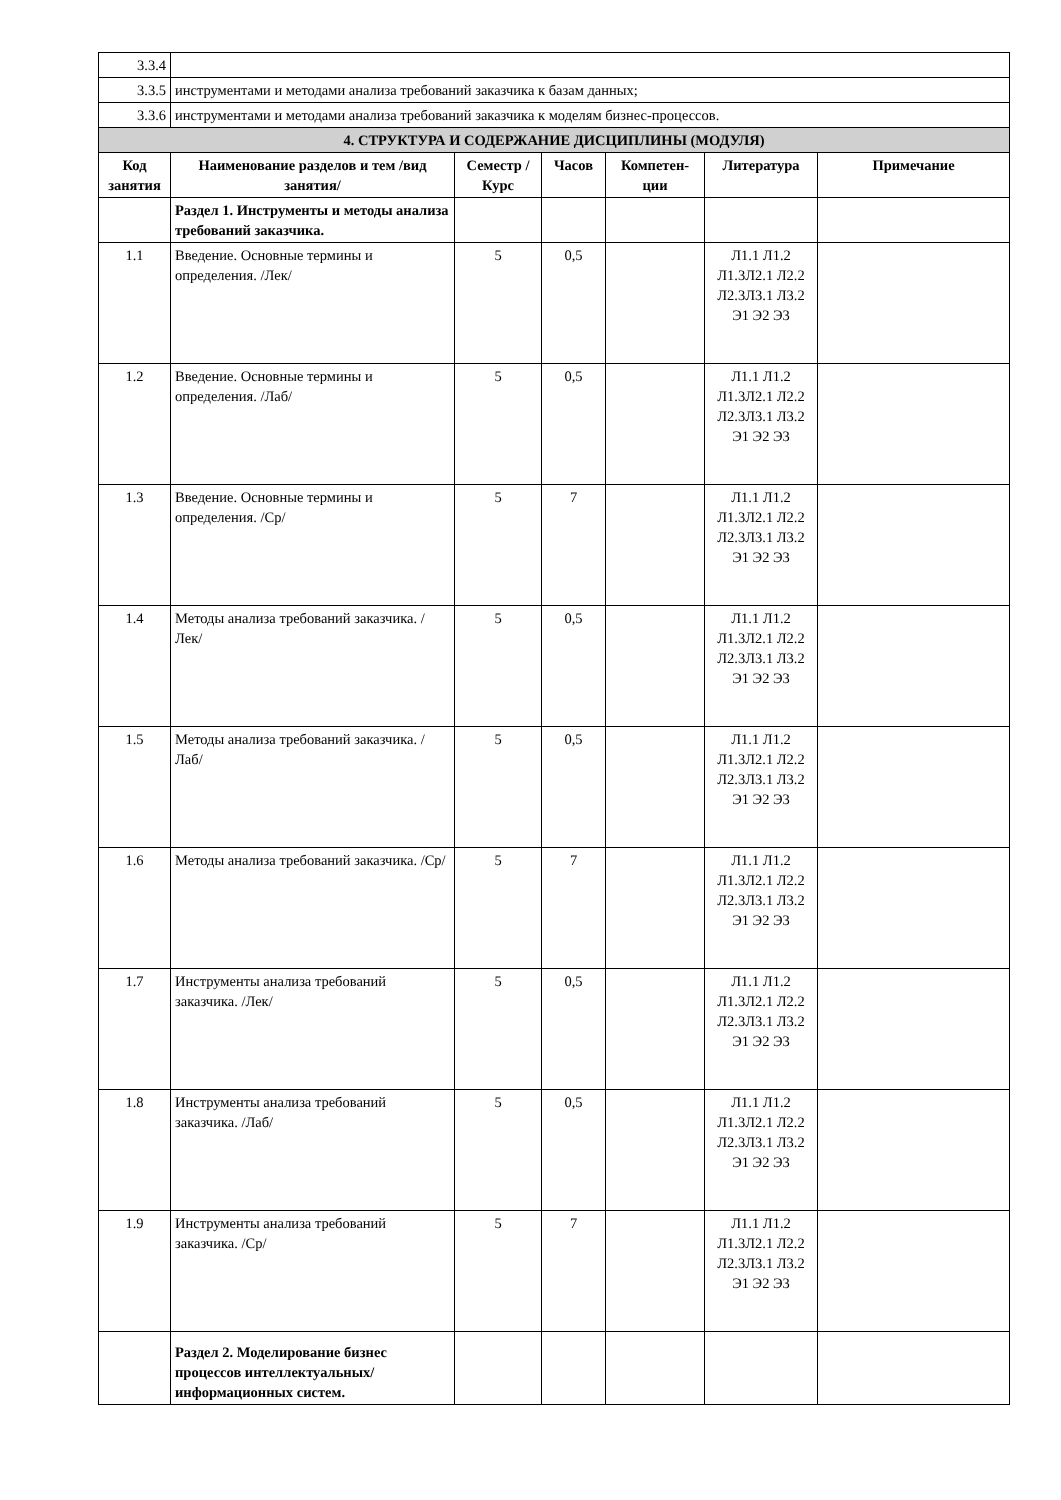| 3.3.4 | | | | | | |
| 3.3.5 | инструментами и методами анализа требований заказчика к базам данных; | | | | | |
| 3.3.6 | инструментами и методами анализа требований заказчика к моделям бизнес-процессов. | | | | | |
| 4. СТРУКТУРА И СОДЕРЖАНИЕ ДИСЦИПЛИНЫ (МОДУЛЯ) | | | | | | |
| Код занятия | Наименование разделов и тем /вид занятия/ | Семестр / Курс | Часов | Компетен-ции | Литература | Примечание |
| | Раздел 1. Инструменты и методы анализа требований заказчика. | | | | | |
| 1.1 | Введение. Основные термины и определения. /Лек/ | 5 | 0,5 | | Л1.1 Л1.2 Л1.3Л2.1 Л2.2 Л2.3Л3.1 Л3.2 Э1 Э2 Э3 | |
| 1.2 | Введение. Основные термины и определения. /Лаб/ | 5 | 0,5 | | Л1.1 Л1.2 Л1.3Л2.1 Л2.2 Л2.3Л3.1 Л3.2 Э1 Э2 Э3 | |
| 1.3 | Введение. Основные термины и определения. /Ср/ | 5 | 7 | | Л1.1 Л1.2 Л1.3Л2.1 Л2.2 Л2.3Л3.1 Л3.2 Э1 Э2 Э3 | |
| 1.4 | Методы анализа требований заказчика. /Лек/ | 5 | 0,5 | | Л1.1 Л1.2 Л1.3Л2.1 Л2.2 Л2.3Л3.1 Л3.2 Э1 Э2 Э3 | |
| 1.5 | Методы анализа требований заказчика. /Лаб/ | 5 | 0,5 | | Л1.1 Л1.2 Л1.3Л2.1 Л2.2 Л2.3Л3.1 Л3.2 Э1 Э2 Э3 | |
| 1.6 | Методы анализа требований заказчика. /Ср/ | 5 | 7 | | Л1.1 Л1.2 Л1.3Л2.1 Л2.2 Л2.3Л3.1 Л3.2 Э1 Э2 Э3 | |
| 1.7 | Инструменты анализа требований заказчика. /Лек/ | 5 | 0,5 | | Л1.1 Л1.2 Л1.3Л2.1 Л2.2 Л2.3Л3.1 Л3.2 Э1 Э2 Э3 | |
| 1.8 | Инструменты анализа требований заказчика. /Лаб/ | 5 | 0,5 | | Л1.1 Л1.2 Л1.3Л2.1 Л2.2 Л2.3Л3.1 Л3.2 Э1 Э2 Э3 | |
| 1.9 | Инструменты анализа требований заказчика. /Ср/ | 5 | 7 | | Л1.1 Л1.2 Л1.3Л2.1 Л2.2 Л2.3Л3.1 Л3.2 Э1 Э2 Э3 | |
| | Раздел 2. Моделирование бизнес процессов интеллектуальных/информационных систем. | | | | | |